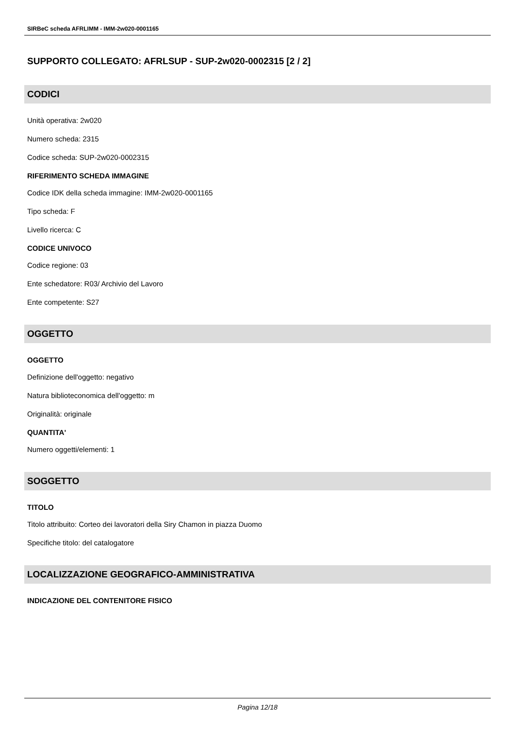SIRBeC scheda AFRLIMM - IMM-2w020-0001165
SUPPORTO COLLEGATO: AFRLSUP - SUP-2w020-0002315 [2 / 2]
CODICI
Unità operativa: 2w020
Numero scheda: 2315
Codice scheda: SUP-2w020-0002315
RIFERIMENTO SCHEDA IMMAGINE
Codice IDK della scheda immagine: IMM-2w020-0001165
Tipo scheda: F
Livello ricerca: C
CODICE UNIVOCO
Codice regione: 03
Ente schedatore: R03/ Archivio del Lavoro
Ente competente: S27
OGGETTO
OGGETTO
Definizione dell'oggetto: negativo
Natura biblioteconomica dell'oggetto: m
Originalità: originale
QUANTITA'
Numero oggetti/elementi: 1
SOGGETTO
TITOLO
Titolo attribuito: Corteo dei lavoratori della Siry Chamon in piazza Duomo
Specifiche titolo: del catalogatore
LOCALIZZAZIONE GEOGRAFICO-AMMINISTRATIVA
INDICAZIONE DEL CONTENITORE FISICO
Pagina 12/18